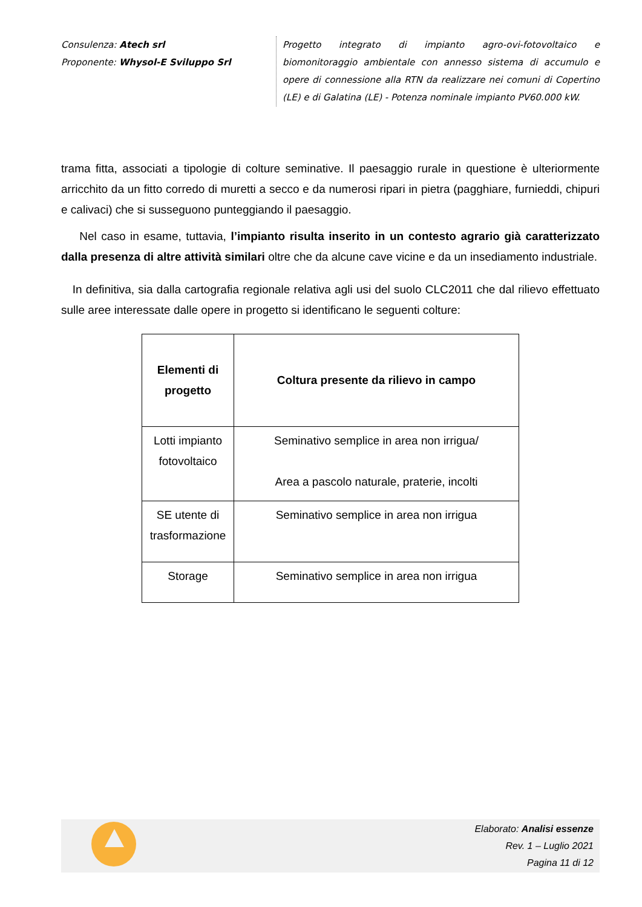Consulenza: Atech srl
Proponente: Whysol-E Sviluppo Srl
Progetto integrato di impianto agro-ovi-fotovoltaico e biomonitoraggio ambientale con annesso sistema di accumulo e opere di connessione alla RTN da realizzare nei comuni di Copertino (LE) e di Galatina (LE) - Potenza nominale impianto PV60.000 kW.
trama fitta, associati a tipologie di colture seminative. Il paesaggio rurale in questione è ulteriormente arricchito da un fitto corredo di muretti a secco e da numerosi ripari in pietra (pagghiare, furnieddi, chipuri e calivaci) che si susseguono punteggiando il paesaggio.
Nel caso in esame, tuttavia, l’impianto risulta inserito in un contesto agrario già caratterizzato dalla presenza di altre attività similari oltre che da alcune cave vicine e da un insediamento industriale.
In definitiva, sia dalla cartografia regionale relativa agli usi del suolo CLC2011 che dal rilievo effettuato sulle aree interessate dalle opere in progetto si identificano le seguenti colture:
| Elementi di progetto | Coltura presente da rilievo in campo |
| --- | --- |
| Lotti impianto fotovoltaico | Seminativo semplice in area non irrigua/ Area a pascolo naturale, praterie, incolti |
| SE utente di trasformazione | Seminativo semplice in area non irrigua |
| Storage | Seminativo semplice in area non irrigua |
Elaborato: Analisi essenze
Rev. 1 – Luglio 2021
Pagina 11 di 12